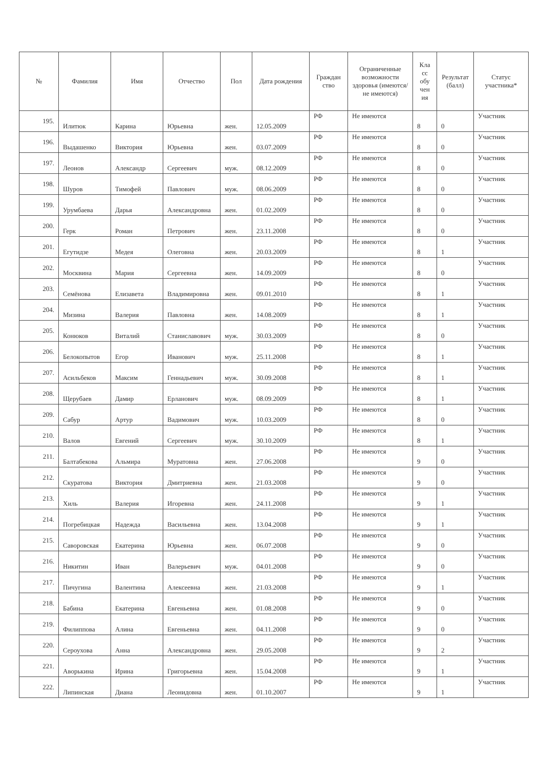| № | Фамилия | Имя | Отчество | Пол | Дата рождения | Граждан ство | Ограниченные возможности здоровья (имеются/не имеются) | Кла сс обу чен ия | Результат (балл) | Статус участника* |
| --- | --- | --- | --- | --- | --- | --- | --- | --- | --- | --- |
| 195. | Илитюк | Карина | Юрьевна | жен. | 12.05.2009 | РФ | Не имеются | 8 | 0 | Участник |
| 196. | Выдашенко | Виктория | Юрьевна | жен. | 03.07.2009 | РФ | Не имеются | 8 | 0 | Участник |
| 197. | Леонов | Александр | Сергеевич | муж. | 08.12.2009 | РФ | Не имеются | 8 | 0 | Участник |
| 198. | Шуров | Тимофей | Павлович | муж. | 08.06.2009 | РФ | Не имеются | 8 | 0 | Участник |
| 199. | Урумбаева | Дарья | Александровна | жен. | 01.02.2009 | РФ | Не имеются | 8 | 0 | Участник |
| 200. | Герк | Роман | Петрович | жен. | 23.11.2008 | РФ | Не имеются | 8 | 0 | Участник |
| 201. | Егутидзе | Медея | Олеговна | жен. | 20.03.2009 | РФ | Не имеются | 8 | 1 | Участник |
| 202. | Москвина | Мария | Сергеевна | жен. | 14.09.2009 | РФ | Не имеются | 8 | 0 | Участник |
| 203. | Семёнова | Елизавета | Владимировна | жен. | 09.01.2010 | РФ | Не имеются | 8 | 1 | Участник |
| 204. | Мизина | Валерия | Павловна | жен. | 14.08.2009 | РФ | Не имеются | 8 | 1 | Участник |
| 205. | Конюков | Виталий | Станиславович | муж. | 30.03.2009 | РФ | Не имеются | 8 | 0 | Участник |
| 206. | Белокопытов | Егор | Иванович | муж. | 25.11.2008 | РФ | Не имеются | 8 | 1 | Участник |
| 207. | Асильбеков | Максим | Геннадьевич | муж. | 30.09.2008 | РФ | Не имеются | 8 | 1 | Участник |
| 208. | Щерубаев | Дамир | Ерланович | муж. | 08.09.2009 | РФ | Не имеются | 8 | 1 | Участник |
| 209. | Сабур | Артур | Вадимович | муж. | 10.03.2009 | РФ | Не имеются | 8 | 0 | Участник |
| 210. | Валов | Евгений | Сергеевич | муж. | 30.10.2009 | РФ | Не имеются | 8 | 1 | Участник |
| 211. | Балтабекова | Альмира | Муратовна | жен. | 27.06.2008 | РФ | Не имеются | 9 | 0 | Участник |
| 212. | Скуратова | Виктория | Дмитриевна | жен. | 21.03.2008 | РФ | Не имеются | 9 | 0 | Участник |
| 213. | Хиль | Валерия | Игоревна | жен. | 24.11.2008 | РФ | Не имеются | 9 | 1 | Участник |
| 214. | Погребицкая | Надежда | Васильевна | жен. | 13.04.2008 | РФ | Не имеются | 9 | 1 | Участник |
| 215. | Саворовская | Екатерина | Юрьевна | жен. | 06.07.2008 | РФ | Не имеются | 9 | 0 | Участник |
| 216. | Никитин | Иван | Валерьевич | муж. | 04.01.2008 | РФ | Не имеются | 9 | 0 | Участник |
| 217. | Пичугина | Валентина | Алексеевна | жен. | 21.03.2008 | РФ | Не имеются | 9 | 1 | Участник |
| 218. | Бабина | Екатерина | Евгеньевна | жен. | 01.08.2008 | РФ | Не имеются | 9 | 0 | Участник |
| 219. | Филиппова | Алина | Евгеньевна | жен. | 04.11.2008 | РФ | Не имеются | 9 | 0 | Участник |
| 220. | Сероухова | Анна | Александровна | жен. | 29.05.2008 | РФ | Не имеются | 9 | 2 | Участник |
| 221. | Аворькина | Ирина | Григорьевна | жен. | 15.04.2008 | РФ | Не имеются | 9 | 1 | Участник |
| 222. | Липинская | Диана | Леонидовна | жен. | 01.10.2007 | РФ | Не имеются | 9 | 1 | Участник |